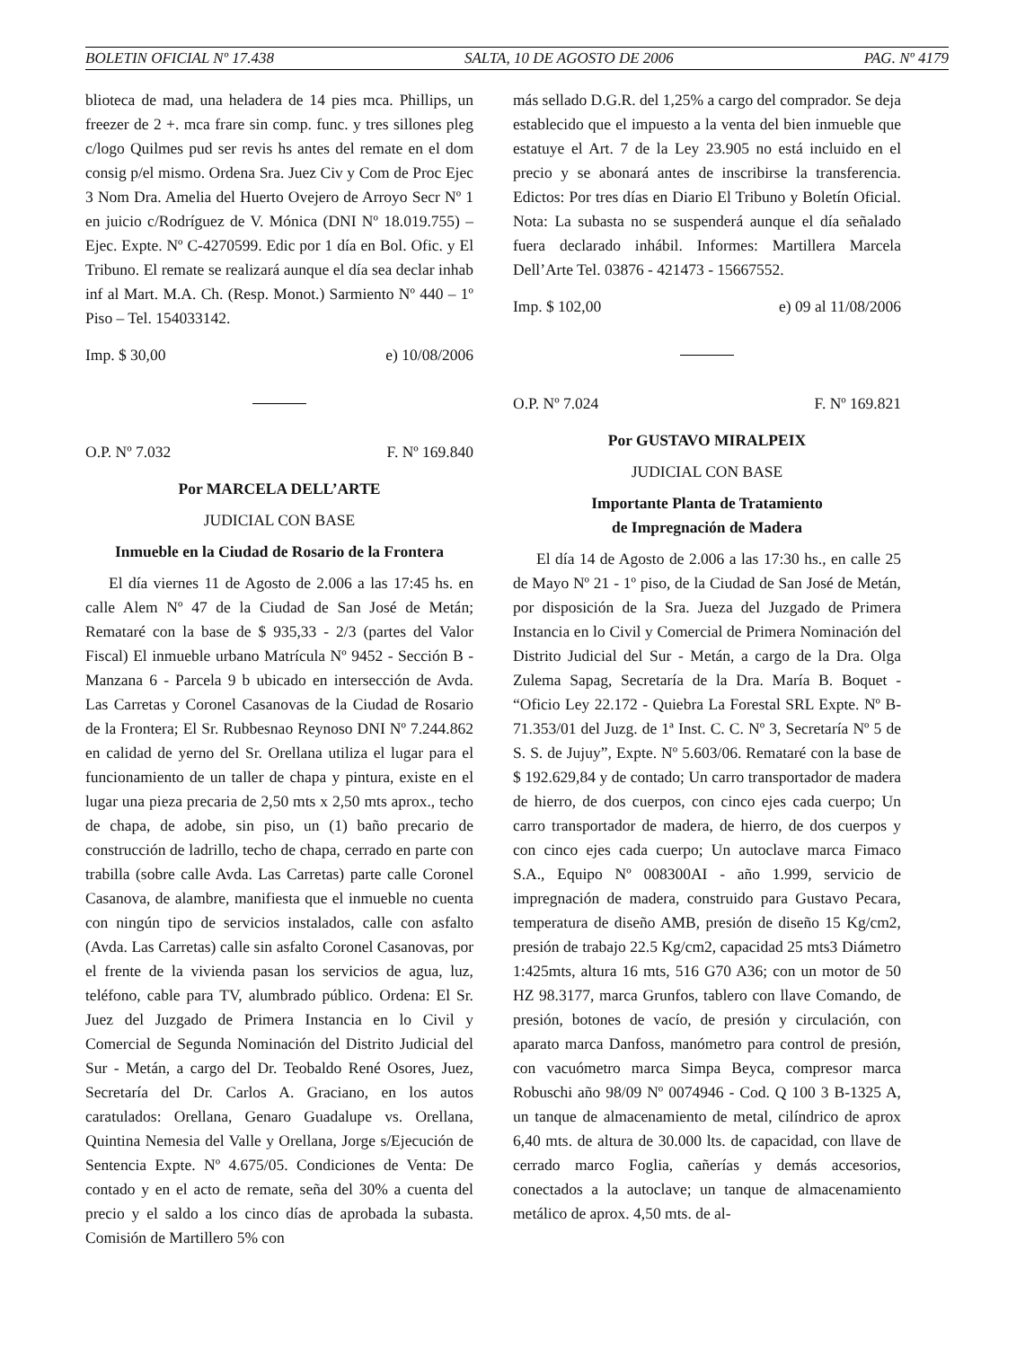BOLETIN OFICIAL Nº 17.438 SALTA, 10 DE AGOSTO DE 2006 PAG. Nº 4179
blioteca de mad, una heladera de 14 pies mca. Phillips, un freezer de 2 +. mca frare sin comp. func. y tres sillones pleg c/logo Quilmes pud ser revis hs antes del remate en el dom consig p/el mismo. Ordena Sra. Juez Civ y Com de Proc Ejec 3 Nom Dra. Amelia del Huerto Ovejero de Arroyo Secr Nº 1 en juicio c/Rodríguez de V. Mónica (DNI Nº 18.019.755) – Ejec. Expte. Nº C-4270599. Edic por 1 día en Bol. Ofic. y El Tribuno. El remate se realizará aunque el día sea declar inhab inf al Mart. M.A. Ch. (Resp. Monot.) Sarmiento Nº 440 – 1º Piso – Tel. 154033142.
Imp. $ 30,00 e) 10/08/2006
O.P. Nº 7.032 F. Nº 169.840
Por MARCELA DELL’ARTE
JUDICIAL CON BASE
Inmueble en la Ciudad de Rosario de la Frontera
El día viernes 11 de Agosto de 2.006 a las 17:45 hs. en calle Alem Nº 47 de la Ciudad de San José de Metán; Remataré con la base de $ 935,33 - 2/3 (partes del Valor Fiscal) El inmueble urbano Matrícula Nº 9452 - Sección B - Manzana 6 - Parcela 9 b ubicado en intersección de Avda. Las Carretas y Coronel Casanovas de la Ciudad de Rosario de la Frontera; El Sr. Rubbesnao Reynoso DNI Nº 7.244.862 en calidad de yerno del Sr. Orellana utiliza el lugar para el funcionamiento de un taller de chapa y pintura, existe en el lugar una pieza precaria de 2,50 mts x 2,50 mts aprox., techo de chapa, de adobe, sin piso, un (1) baño precario de construcción de ladrillo, techo de chapa, cerrado en parte con trabilla (sobre calle Avda. Las Carretas) parte calle Coronel Casanova, de alambre, manifiesta que el inmueble no cuenta con ningún tipo de servicios instalados, calle con asfalto (Avda. Las Carretas) calle sin asfalto Coronel Casanovas, por el frente de la vivienda pasan los servicios de agua, luz, teléfono, cable para TV, alumbrado público. Ordena: El Sr. Juez del Juzgado de Primera Instancia en lo Civil y Comercial de Segunda Nominación del Distrito Judicial del Sur - Metán, a cargo del Dr. Teobaldo René Osores, Juez, Secretaría del Dr. Carlos A. Graciano, en los autos caratulados: Orellana, Genaro Guadalupe vs. Orellana, Quintina Nemesia del Valle y Orellana, Jorge s/Ejecución de Sentencia Expte. Nº 4.675/05. Condiciones de Venta: De contado y en el acto de remate, seña del 30% a cuenta del precio y el saldo a los cinco días de aprobada la subasta. Comisión de Martillero 5% con
más sellado D.G.R. del 1,25% a cargo del comprador. Se deja establecido que el impuesto a la venta del bien inmueble que estatuye el Art. 7 de la Ley 23.905 no está incluido en el precio y se abonará antes de inscribirse la transferencia. Edictos: Por tres días en Diario El Tribuno y Boletín Oficial. Nota: La subasta no se suspenderá aunque el día señalado fuera declarado inhábil. Informes: Martillera Marcela Dell’Arte Tel. 03876 - 421473 - 15667552.
Imp. $ 102,00 e) 09 al 11/08/2006
O.P. Nº 7.024 F. Nº 169.821
Por GUSTAVO MIRALPEIX
JUDICIAL CON BASE
Importante Planta de Tratamiento
de Impregnación de Madera
El día 14 de Agosto de 2.006 a las 17:30 hs., en calle 25 de Mayo Nº 21 - 1º piso, de la Ciudad de San José de Metán, por disposición de la Sra. Jueza del Juzgado de Primera Instancia en lo Civil y Comercial de Primera Nominación del Distrito Judicial del Sur - Metán, a cargo de la Dra. Olga Zulema Sapag, Secretaría de la Dra. María B. Boquet - “Oficio Ley 22.172 - Quiebra La Forestal SRL Expte. Nº B-71.353/01 del Juzg. de 1ª Inst. C. C. Nº 3, Secretaría Nº 5 de S. S. de Jujuy”, Expte. Nº 5.603/06. Remataré con la base de $ 192.629,84 y de contado; Un carro transportador de madera de hierro, de dos cuerpos, con cinco ejes cada cuerpo; Un carro transportador de madera, de hierro, de dos cuerpos y con cinco ejes cada cuerpo; Un autoclave marca Fimaco S.A., Equipo Nº 008300AI - año 1.999, servicio de impregnación de madera, construido para Gustavo Pecara, temperatura de diseño AMB, presión de diseño 15 Kg/cm2, presión de trabajo 22.5 Kg/cm2, capacidad 25 mts3 Diámetro 1:425mts, altura 16 mts, 516 G70 A36; con un motor de 50 HZ 98.3177, marca Grunfos, tablero con llave Comando, de presión, botones de vacío, de presión y circulación, con aparato marca Danfoss, manómetro para control de presión, con vacuómetro marca Simpa Beyca, compresor marca Robuschi año 98/09 Nº 0074946 - Cod. Q 100 3 B-1325 A, un tanque de almacenamiento de metal, cilíndrico de aprox 6,40 mts. de altura de 30.000 lts. de capacidad, con llave de cerrado marco Foglia, cañerías y demás accesorios, conectados a la autoclave; un tanque de almacenamiento metálico de aprox. 4,50 mts. de al-